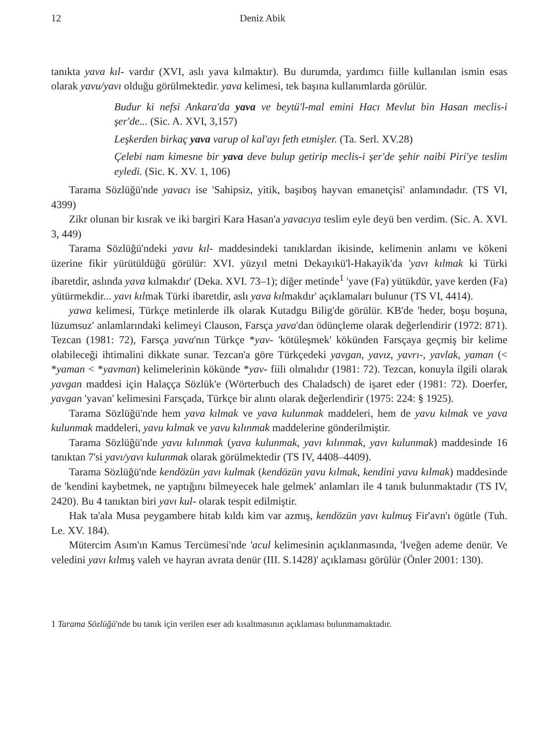12 Deniz Abik
tanıkta yava kıl- vardır (XVI, aslı yava kılmaktır). Bu durumda, yardımcı fiille kullanılan ismin esas olarak yavu/yavı olduğu görülmektedir. yava kelimesi, tek başına kullanımlarda görülür.
Budur ki nefsi Ankara'da yava ve beytü'l-mal emini Hacı Mevlut bin Hasan meclis-i şer'de... (Sic. A. XVI, 3,157)
Leşkerden birkaç yava varup ol kal'ayı feth etmişler. (Ta. Serl. XV.28)
Çelebi nam kimesne bir yava deve bulup getirip meclis-i şer'de şehir naibi Piri'ye teslim eyledi. (Sic. K. XV. 1, 106)
Tarama Sözlüğü'nde yavacı ise 'Sahipsiz, yitik, başıboş hayvan emanetçisi' anlamındadır. (TS VI, 4399)
Zikr olunan bir kısrak ve iki bargiri Kara Hasan'a yavacıya teslim eyle deyü ben verdim. (Sic. A. XVI. 3, 449)
Tarama Sözlüğü'ndeki yavu kıl- maddesindeki tanıklardan ikisinde, kelimenin anlamı ve kökeni üzerine fikir yürütüldüğü görülür: XVI. yüzyıl metni Dekayıkü'l-Hakayik'da 'yavı kılmak ki Türki ibaretdir, aslında yava kılmakdır' (Deka. XVI. 73–1); diğer metinde<sup>1</sup> 'yave (Fa) yütükdür, yave kerden (Fa) yütürmekdir... yavı kılmak Türki ibaretdir, aslı yava kılmakdır' açıklamaları bulunur (TS VI, 4414).
yawa kelimesi, Türkçe metinlerde ilk olarak Kutadgu Bilig'de görülür. KB'de 'heder, boşu boşuna, lüzumsuz' anlamlarındaki kelimeyi Clauson, Farsça yava'dan ödünçleme olarak değerlendirir (1972: 871). Tezcan (1981: 72), Farsça yava'nın Türkçe *yav- 'kötüleşmek' kökünden Farsçaya geçmiş bir kelime olabileceği ihtimalini dikkate sunar. Tezcan'a göre Türkçedeki yavgan, yavız, yavrı-, yavlak, yaman (< *yaman < *yavman) kelimelerinin kökünde *yav- fiili olmalıdır (1981: 72). Tezcan, konuyla ilgili olarak yavgan maddesi için Halaçça Sözlük'e (Wörterbuch des Chaladsch) de işaret eder (1981: 72). Doerfer, yavgan 'yavan' kelimesini Farsçada, Türkçe bir alıntı olarak değerlendirir (1975: 224: § 1925).
Tarama Sözlüğü'nde hem yava kılmak ve yava kulunmak maddeleri, hem de yavu kılmak ve yava kulunmak maddeleri, yavu kılmak ve yavu kılınmak maddelerine gönderilmiştir.
Tarama Sözlüğü'nde yavu kılınmak (yava kulunmak, yavı kılınmak, yavı kulunmak) maddesinde 16 tanıktan 7'si yavı/yavı kulunmak olarak görülmektedir (TS IV, 4408–4409).
Tarama Sözlüğü'nde kendözün yavı kulmak (kendözün yavu kılmak, kendini yavu kılmak) maddesinde de 'kendini kaybetmek, ne yaptığını bilmeyecek hale gelmek' anlamları ile 4 tanık bulunmaktadır (TS IV, 2420). Bu 4 tanıktan biri yavı kul- olarak tespit edilmiştir.
Hak ta'ala Musa peygambere hitab kıldı kim var azmış, kendözün yavı kulmuş Fir'avn'ı ögütle (Tuh. Le. XV. 184).
Mütercim Asım'ın Kamus Tercümesi'nde 'acul kelimesinin açıklanmasında, 'İveğen ademe denür. Ve veledini yavı kılmış valeh ve hayran avrata denür (III. S.1428)' açıklaması görülür (Önler 2001: 130).
1 Tarama Sözlüğü'nde bu tanık için verilen eser adı kısaltmasının açıklaması bulunmamaktadır.